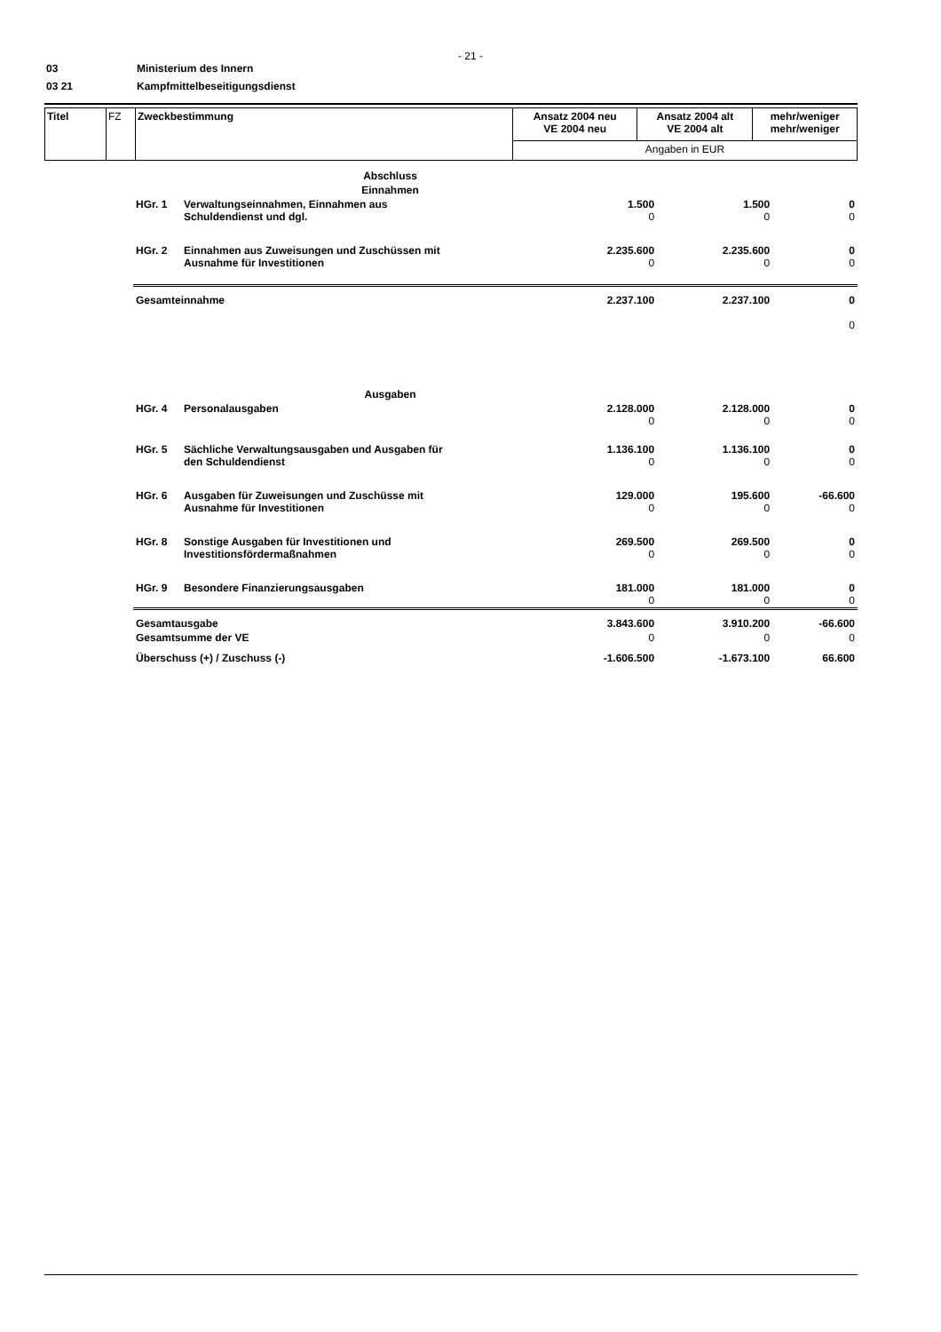- 21 -
03 Ministerium des Innern
03 21 Kampfmittelbeseitigungsdienst
| Titel | FZ | Zweckbestimmung | Ansatz 2004 neu VE 2004 neu | Ansatz 2004 alt VE 2004 alt | mehr/weniger mehr/weniger |
| | | | Angaben in EUR | | |
| Abschluss | | | | |
| Einnahmen | | | | |
| HGr. 1 | Verwaltungseinnahmen, Einnahmen aus Schuldendienst und dgl. | 1.500 0 | 1.500 0 | 0 0 |
| HGr. 2 | Einnahmen aus Zuweisungen und Zuschüssen mit Ausnahme für Investitionen | 2.235.600 0 | 2.235.600 0 | 0 0 |
| Gesamteinnahme | | 2.237.100 | 2.237.100 | 0 0 |
| Ausgaben | | | | |
| HGr. 4 | Personalausgaben | 2.128.000 0 | 2.128.000 0 | 0 0 |
| HGr. 5 | Sächliche Verwaltungsausgaben und Ausgaben für den Schuldendienst | 1.136.100 0 | 1.136.100 0 | 0 0 |
| HGr. 6 | Ausgaben für Zuweisungen und Zuschüsse mit Ausnahme für Investitionen | 129.000 0 | 195.600 0 | -66.600 0 |
| HGr. 8 | Sonstige Ausgaben für Investitionen und Investitionsfördermaßnahmen | 269.500 0 | 269.500 0 | 0 0 |
| HGr. 9 | Besondere Finanzierungsausgaben | 181.000 0 | 181.000 0 | 0 0 |
| Gesamtausgabe | | 3.843.600 | 3.910.200 | -66.600 |
| Gesamtsumme der VE | | 0 | 0 | 0 |
| Überschuss (+) / Zuschuss (-) | | -1.606.500 | -1.673.100 | 66.600 |